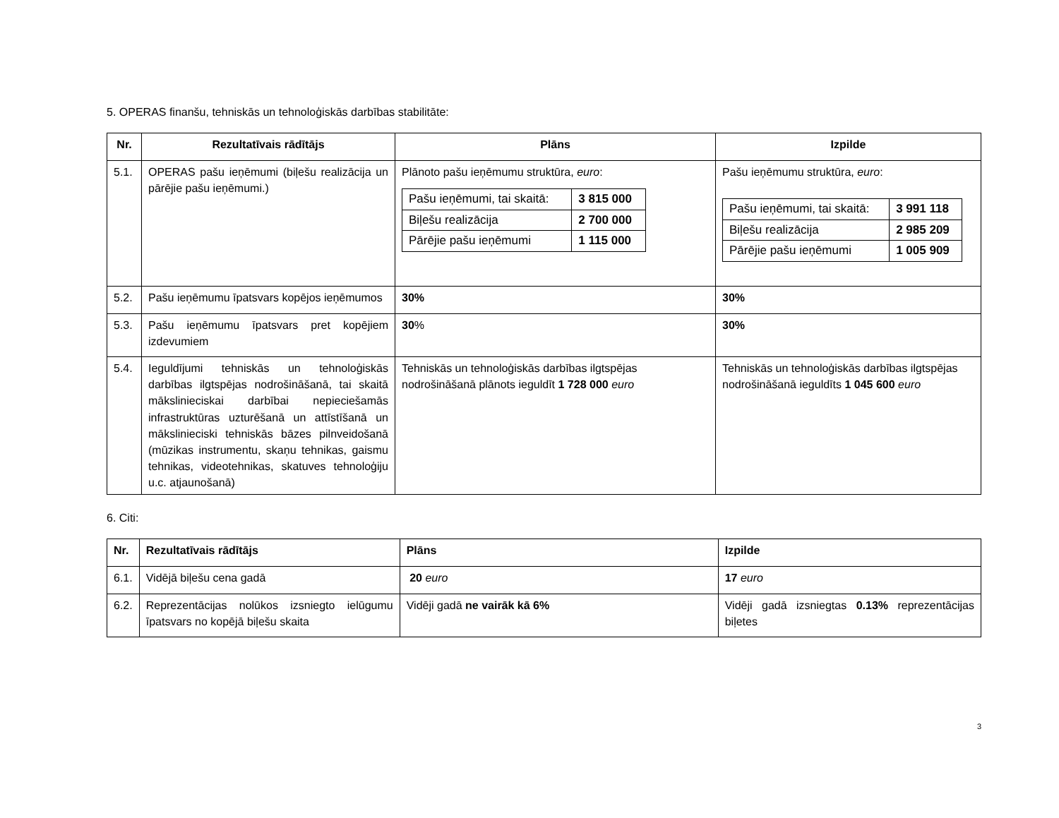5. OPERAS finanšu, tehniskās un tehnoloģiskās darbības stabilitāte:
| Nr. | Rezultatīvais rādītājs | Plāns | Izpilde |
| --- | --- | --- | --- |
| 5.1. | OPERAS pašu ieņēmumi (biļešu realizācija un pārējie pašu ieņēmumi.) | Plānoto pašu ieņēmumu struktūra, euro : / Pašu ieņēmumi, tai skaitā: / 3 815 000 / / Biļešu realizācija / 2 700 000 / / Pārējie pašu ieņēmumi / 1 115 000 / | Pašu ieņēmumu struktūra, euro : / Pašu ieņēmumi, tai skaitā: / 3 991 118 / / Biļešu realizācija / 2 985 209 / / Pārējie pašu ieņēmumi / 1 005 909 / |
| 5.2. | Pašu ieņēmumu īpatsvars kopējos ieņēmumos | 30% | 30% |
| 5.3. | Pašu ieņēmumu īpatsvars pret kopējiem izdevumiem | 30 % | 30% |
| 5.4. | Ieguldījumi tehniskās un tehnoloģiskās darbības ilgtspējas nodrošināšanā, tai skaitā mākslinieciskai darbībai nepieciešamās infrastruktūras uzturēšanā un attīstīšanā un mākslinieciski tehniskās bāzes pilnveidošanā (mūzikas instrumentu, skaņu tehnikas, gaismu tehnikas, videotehnikas, skatuves tehnoloģiju u.c. atjaunošanā) | Tehniskās un tehnoloģiskās darbības ilgtspējas nodrošināšanā plānots ieguldīt 1 728 000 euro | Tehniskās un tehnoloģiskās darbības ilgtspējas nodrošināšanā ieguldīts 1 045 600 euro |
6. Citi:
| Nr. | Rezultatīvais rādītājs | Plāns | Izpilde |
| --- | --- | --- | --- |
| 6.1. | Vidējā biļešu cena gadā | 20 euro | 17 euro |
| 6.2. | Reprezentācijas nolūkos izsniegto ielūgumu īpatsvars no kopējā biļešu skaita | Vidēji gadā ne vairāk kā 6% | Vidēji gadā izsniegtas 0.13% reprezentācijas biļetes |
3